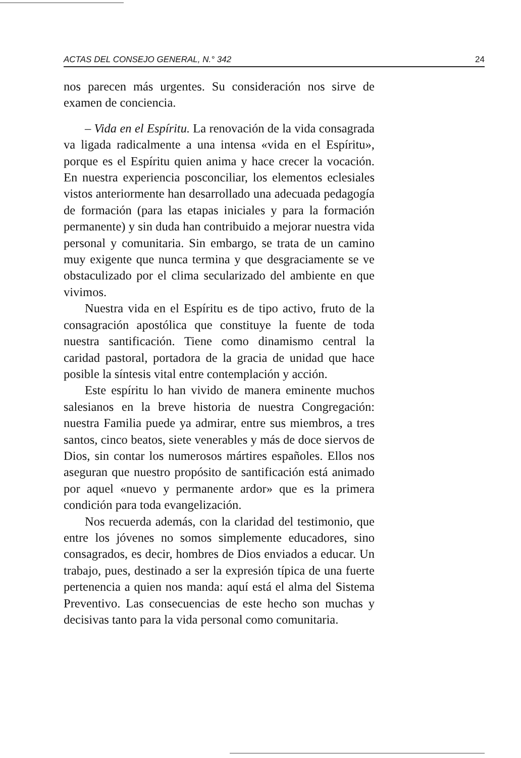ACTAS DEL CONSEJO GENERAL, N.° 342 24
nos parecen más urgentes. Su consideración nos sirve de examen de conciencia.
– Vida en el Espíritu. La renovación de la vida consagrada va ligada radicalmente a una intensa «vida en el Espíritu», porque es el Espíritu quien anima y hace crecer la vocación. En nuestra experiencia posconciliar, los elementos eclesiales vistos anteriormente han desarrollado una adecuada pedagogía de formación (para las etapas iniciales y para la formación permanente) y sin duda han contribuido a mejorar nuestra vida personal y comunitaria. Sin embargo, se trata de un camino muy exigente que nunca termina y que desgraciamente se ve obstaculizado por el clima secularizado del ambiente en que vivimos.
Nuestra vida en el Espíritu es de tipo activo, fruto de la consagración apostólica que constituye la fuente de toda nuestra santificación. Tiene como dinamismo central la caridad pastoral, portadora de la gracia de unidad que hace posible la síntesis vital entre contemplación y acción.
Este espíritu lo han vivido de manera eminente muchos salesianos en la breve historia de nuestra Congregación: nuestra Familia puede ya admirar, entre sus miembros, a tres santos, cinco beatos, siete venerables y más de doce siervos de Dios, sin contar los numerosos mártires españoles. Ellos nos aseguran que nuestro propósito de santificación está animado por aquel «nuevo y permanente ardor» que es la primera condición para toda evangelización.
Nos recuerda además, con la claridad del testimonio, que entre los jóvenes no somos simplemente educadores, sino consagrados, es decir, hombres de Dios enviados a educar. Un trabajo, pues, destinado a ser la expresión típica de una fuerte pertenencia a quien nos manda: aquí está el alma del Sistema Preventivo. Las consecuencias de este hecho son muchas y decisivas tanto para la vida personal como comunitaria.